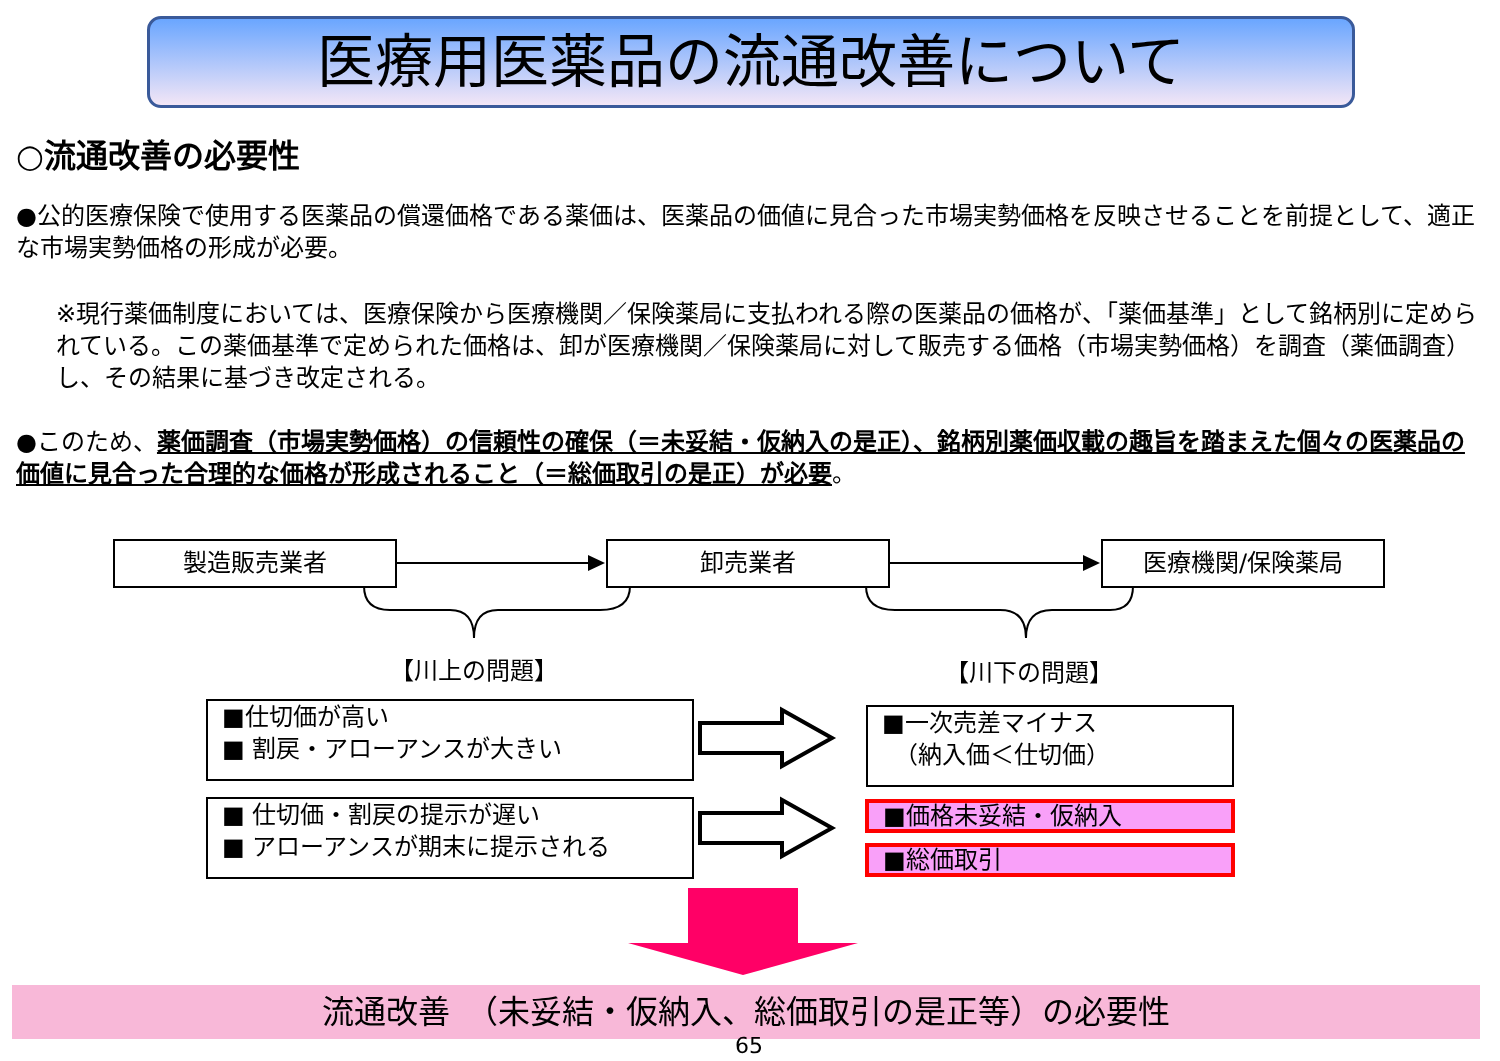医療用医薬品の流通改善について
○流通改善の必要性
●公的医療保険で使用する医薬品の償還価格である薬価は、医薬品の価値に見合った市場実勢価格を反映させることを前提として、適正な市場実勢価格の形成が必要。
※現行薬価制度においては、医療保険から医療機関／保険薬局に支払われる際の医薬品の価格が、「薬価基準」として銘柄別に定められている。この薬価基準で定められた価格は、卸が医療機関／保険薬局に対して販売する価格（市場実勢価格）を調査（薬価調査）し、その結果に基づき改定される。
●このため、薬価調査（市場実勢価格）の信頼性の確保（＝未妥結・仮納入の是正）、銘柄別薬価収載の趣旨を踏まえた個々の医薬品の価値に見合った合理的な価格が形成されること（＝総価取引の是正）が必要。
製造販売業者 卸売業者 医療機関/保険薬局
【川上の問題】 【川下の問題】
■仕切価が高い
■ 割戻・アローアンスが大きい
■ 仕切価・割戻の提示が遅い
■ アローアンスが期末に提示される
■一次売差マイナス
　（納入価＜仕切価）
■価格未妥結・仮納入
■総価取引
流通改善　（未妥結・仮納入、総価取引の是正等）の必要性
65